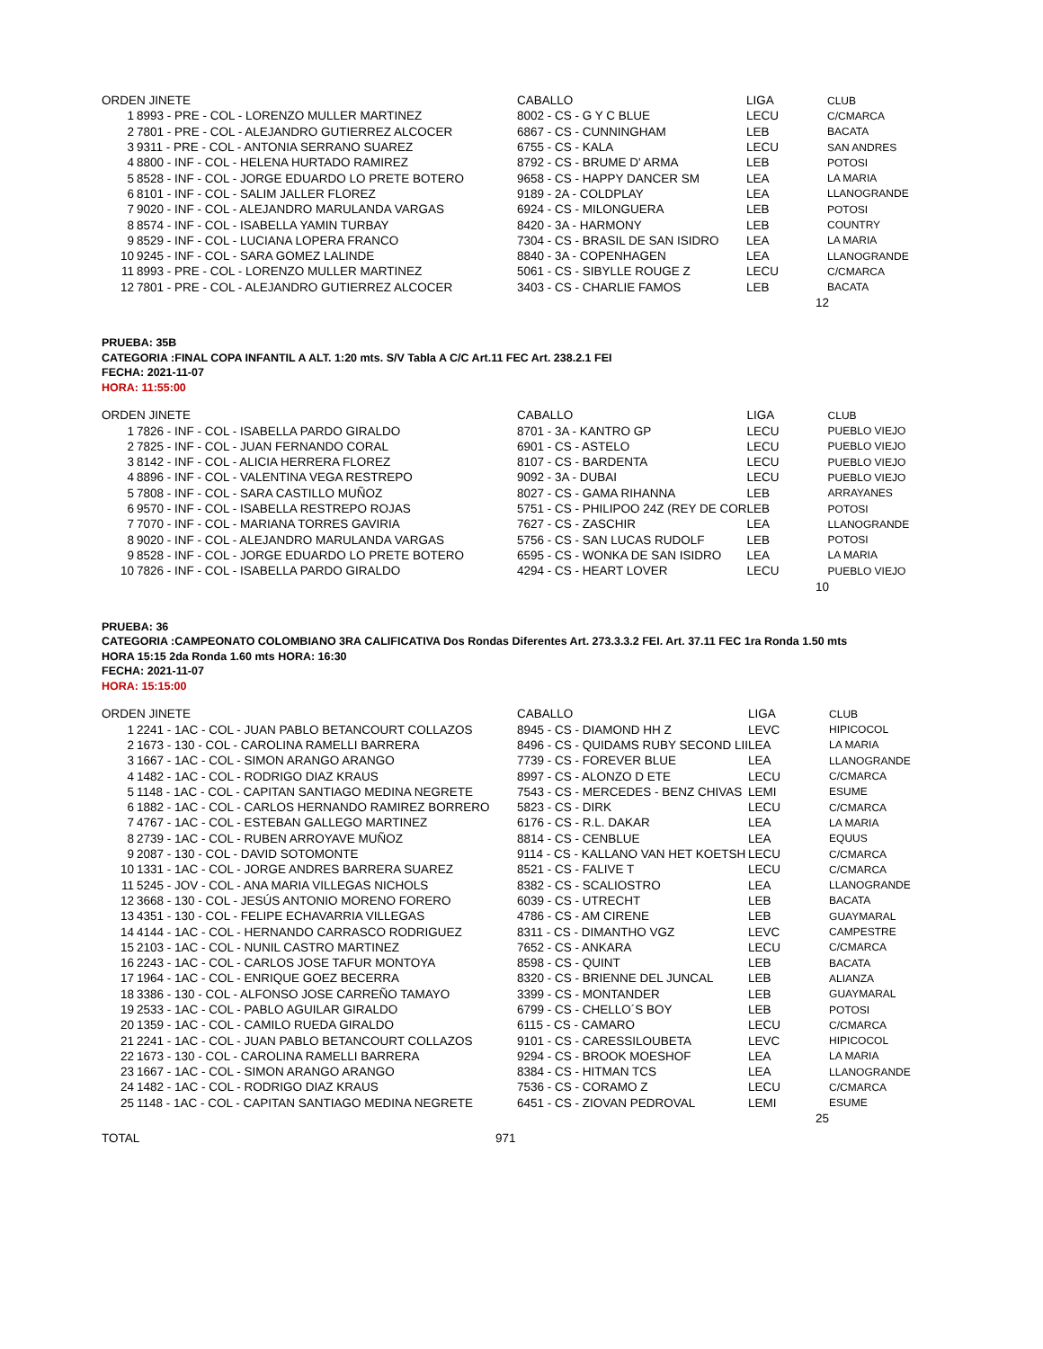| ORDEN JINETE | | CABALLO | LIGA | CLUB |
| --- | --- | --- | --- | --- |
| 1 | 8993 - PRE - COL - LORENZO MULLER MARTINEZ | 8002 - CS - G Y C BLUE | LECU | C/CMARCA |
| 2 | 7801 - PRE - COL - ALEJANDRO GUTIERREZ ALCOCER | 6867 - CS - CUNNINGHAM | LEB | BACATA |
| 3 | 9311 - PRE - COL - ANTONIA SERRANO SUAREZ | 6755 - CS - KALA | LECU | SAN ANDRES |
| 4 | 8800 - INF - COL - HELENA HURTADO RAMIREZ | 8792 - CS - BRUME D' ARMA | LEB | POTOSI |
| 5 | 8528 - INF - COL - JORGE EDUARDO LO PRETE BOTERO | 9658 - CS - HAPPY DANCER SM | LEA | LA MARIA |
| 6 | 8101 - INF - COL - SALIM JALLER FLOREZ | 9189 - 2A - COLDPLAY | LEA | LLANOGRANDE |
| 7 | 9020 - INF - COL - ALEJANDRO MARULANDA VARGAS | 6924 - CS - MILONGUERA | LEB | POTOSI |
| 8 | 8574 - INF - COL - ISABELLA YAMIN TURBAY | 8420 - 3A - HARMONY | LEB | COUNTRY |
| 9 | 8529 - INF - COL - LUCIANA LOPERA FRANCO | 7304 - CS - BRASIL DE SAN ISIDRO | LEA | LA MARIA |
| 10 | 9245 - INF - COL - SARA GOMEZ LALINDE | 8840 - 3A - COPENHAGEN | LEA | LLANOGRANDE |
| 11 | 8993 - PRE - COL - LORENZO MULLER MARTINEZ | 5061 - CS - SIBYLLE ROUGE Z | LECU | C/CMARCA |
| 12 | 7801 - PRE - COL - ALEJANDRO GUTIERREZ ALCOCER | 3403 - CS - CHARLIE FAMOS | LEB | BACATA |
| 12 | | | | |
PRUEBA: 35B
CATEGORIA :FINAL COPA INFANTIL A ALT. 1:20 mts. S/V Tabla A C/C Art.11 FEC Art. 238.2.1 FEI
FECHA: 2021-11-07
HORA: 11:55:00
| ORDEN JINETE | | CABALLO | LIGA | CLUB |
| --- | --- | --- | --- | --- |
| 1 | 7826 - INF - COL - ISABELLA PARDO GIRALDO | 8701 - 3A - KANTRO GP | LECU | PUEBLO VIEJO |
| 2 | 7825 - INF - COL - JUAN FERNANDO CORAL | 6901 - CS - ASTELO | LECU | PUEBLO VIEJO |
| 3 | 8142 - INF - COL - ALICIA HERRERA FLOREZ | 8107 - CS - BARDENTA | LECU | PUEBLO VIEJO |
| 4 | 8896 - INF - COL - VALENTINA VEGA RESTREPO | 9092 - 3A - DUBAI | LECU | PUEBLO VIEJO |
| 5 | 7808 - INF - COL - SARA CASTILLO MUÑOZ | 8027 - CS - GAMA RIHANNA | LEB | ARRAYANES |
| 6 | 9570 - INF - COL - ISABELLA RESTREPO ROJAS | 5751 - CS - PHILIPOO 24Z (REY DE COR | LEB | POTOSI |
| 7 | 7070 - INF - COL - MARIANA TORRES GAVIRIA | 7627 - CS - ZASCHIR | LEA | LLANOGRANDE |
| 8 | 9020 - INF - COL - ALEJANDRO MARULANDA VARGAS | 5756 - CS - SAN LUCAS RUDOLF | LEB | POTOSI |
| 9 | 8528 - INF - COL - JORGE EDUARDO LO PRETE BOTERO | 6595 - CS - WONKA DE SAN ISIDRO | LEA | LA MARIA |
| 10 | 7826 - INF - COL - ISABELLA PARDO GIRALDO | 4294 - CS - HEART LOVER | LECU | PUEBLO VIEJO |
| 10 | | | | |
PRUEBA: 36
CATEGORIA :CAMPEONATO COLOMBIANO 3RA CALIFICATIVA Dos Rondas Diferentes Art. 273.3.3.2 FEI. Art. 37.11 FEC 1ra Ronda 1.50 mts
HORA 15:15 2da Ronda 1.60 mts HORA: 16:30
FECHA: 2021-11-07
HORA: 15:15:00
| ORDEN JINETE | | CABALLO | LIGA | CLUB |
| --- | --- | --- | --- | --- |
| 1 | 2241 - 1AC - COL - JUAN PABLO BETANCOURT COLLAZOS | 8945 - CS - DIAMOND HH Z | LEVC | HIPICOCOL |
| 2 | 1673 - 130 - COL - CAROLINA RAMELLI BARRERA | 8496 - CS - QUIDAMS RUBY SECOND LII | LEA | LA MARIA |
| 3 | 1667 - 1AC - COL - SIMON ARANGO ARANGO | 7739 - CS - FOREVER BLUE | LEA | LLANOGRANDE |
| 4 | 1482 - 1AC - COL - RODRIGO DIAZ KRAUS | 8997 - CS - ALONZO D ETE | LECU | C/CMARCA |
| 5 | 1148 - 1AC - COL - CAPITAN SANTIAGO MEDINA NEGRETE | 7543 - CS - MERCEDES - BENZ CHIVAS | LEMI | ESUME |
| 6 | 1882 - 1AC - COL - CARLOS HERNANDO RAMIREZ BORRERO | 5823 - CS - DIRK | LECU | C/CMARCA |
| 7 | 4767 - 1AC - COL - ESTEBAN GALLEGO MARTINEZ | 6176 - CS - R.L. DAKAR | LEA | LA MARIA |
| 8 | 2739 - 1AC - COL - RUBEN ARROYAVE MUÑOZ | 8814 - CS - CENBLUE | LEA | EQUUS |
| 9 | 2087 - 130 - COL - DAVID SOTOMONTE | 9114 - CS - KALLANO VAN HET KOETSH | LECU | C/CMARCA |
| 10 | 1331 - 1AC - COL - JORGE ANDRES BARRERA SUAREZ | 8521 - CS - FALIVE T | LECU | C/CMARCA |
| 11 | 5245 - JOV - COL - ANA MARIA VILLEGAS NICHOLS | 8382 - CS - SCALIOSTRO | LEA | LLANOGRANDE |
| 12 | 3668 - 130 - COL - JESÚS ANTONIO MORENO FORERO | 6039 - CS - UTRECHT | LEB | BACATA |
| 13 | 4351 - 130 - COL - FELIPE ECHAVARRIA VILLEGAS | 4786 - CS - AM CIRENE | LEB | GUAYMARAL |
| 14 | 4144 - 1AC - COL - HERNANDO CARRASCO RODRIGUEZ | 8311 - CS - DIMANTHO VGZ | LEVC | CAMPESTRE |
| 15 | 2103 - 1AC - COL - NUNIL CASTRO MARTINEZ | 7652 - CS - ANKARA | LECU | C/CMARCA |
| 16 | 2243 - 1AC - COL - CARLOS JOSE TAFUR MONTOYA | 8598 - CS - QUINT | LEB | BACATA |
| 17 | 1964 - 1AC - COL - ENRIQUE GOEZ BECERRA | 8320 - CS - BRIENNE DEL JUNCAL | LEB | ALIANZA |
| 18 | 3386 - 130 - COL - ALFONSO JOSE CARREÑO TAMAYO | 3399 - CS - MONTANDER | LEB | GUAYMARAL |
| 19 | 2533 - 1AC - COL - PABLO AGUILAR GIRALDO | 6799 - CS - CHELLO´S BOY | LEB | POTOSI |
| 20 | 1359 - 1AC - COL - CAMILO RUEDA GIRALDO | 6115 - CS - CAMARO | LECU | C/CMARCA |
| 21 | 2241 - 1AC - COL - JUAN PABLO BETANCOURT COLLAZOS | 9101 - CS - CARESSILOUBETA | LEVC | HIPICOCOL |
| 22 | 1673 - 130 - COL - CAROLINA RAMELLI BARRERA | 9294 - CS - BROOK MOESHOF | LEA | LA MARIA |
| 23 | 1667 - 1AC - COL - SIMON ARANGO ARANGO | 8384 - CS - HITMAN TCS | LEA | LLANOGRANDE |
| 24 | 1482 - 1AC - COL - RODRIGO DIAZ KRAUS | 7536 - CS - CORAMO Z | LECU | C/CMARCA |
| 25 | 1148 - 1AC - COL - CAPITAN SANTIAGO MEDINA NEGRETE | 6451 - CS - ZIOVAN PEDROVAL | LEMI | ESUME |
| 25 | | | | |
| TOTAL | 971 |